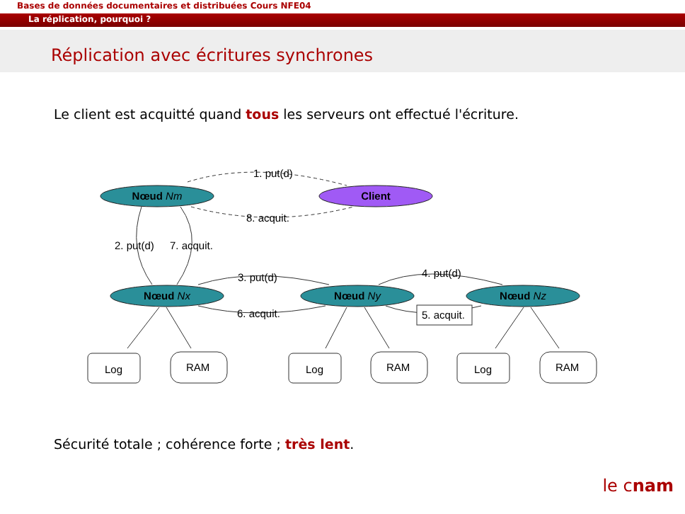Bases de données documentaires et distribuées Cours NFE04
La réplication, pourquoi ?
Réplication avec écritures synchrones
Le client est acquitté quand tous les serveurs ont effectué l'écriture.
Nœud Nm
Client
Nœud Nx
Nœud Ny
Nœud Nz
1. put(d)
8. acquit.
2. put(d)
7. acquit.
3. put(d)
6. acquit.
4. put(d)
5. acquit.
Log
RAM
Log
RAM
Log
RAM
Sécurité totale ; cohérence forte ; très lent.
le cnam